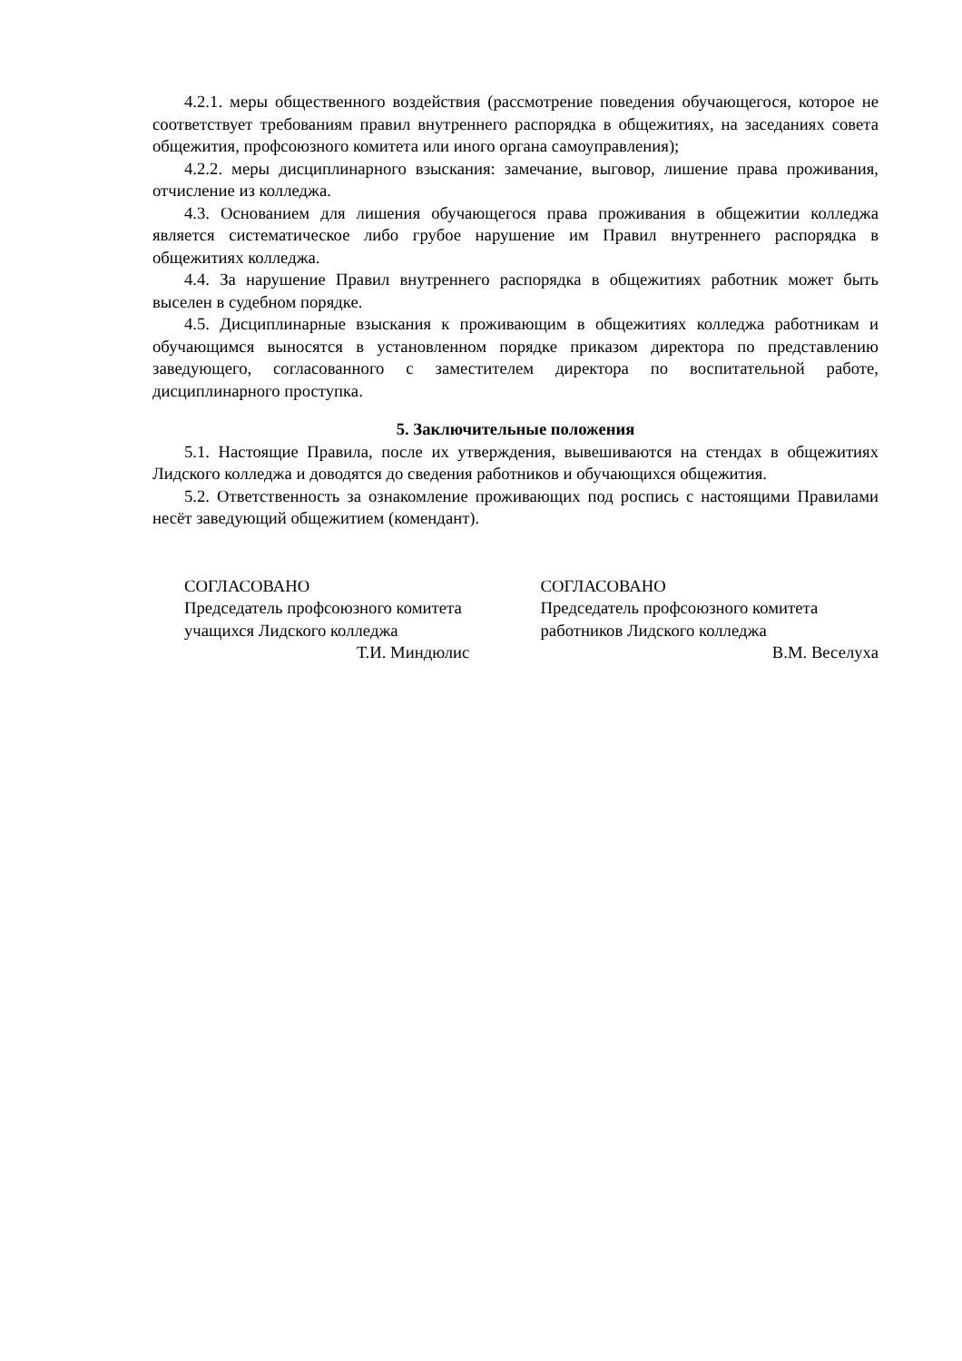4.2.1. меры общественного воздействия (рассмотрение поведения обучающегося, которое не соответствует требованиям правил внутреннего распорядка в общежитиях, на заседаниях совета общежития, профсоюзного комитета или иного органа самоуправления);
4.2.2. меры дисциплинарного взыскания: замечание, выговор, лишение права проживания, отчисление из колледжа.
4.3. Основанием для лишения обучающегося права проживания в общежитии колледжа является систематическое либо грубое нарушение им Правил внутреннего распорядка в общежитиях колледжа.
4.4. За нарушение Правил внутреннего распорядка в общежитиях работник может быть выселен в судебном порядке.
4.5. Дисциплинарные взыскания к проживающим в общежитиях колледжа работникам и обучающимся выносятся в установленном порядке приказом директора по представлению заведующего, согласованного с заместителем директора по воспитательной работе, дисциплинарного проступка.
5. Заключительные положения
5.1. Настоящие Правила, после их утверждения, вывешиваются на стендах в общежитиях Лидского колледжа и доводятся до сведения работников и обучающихся общежития.
5.2. Ответственность за ознакомление проживающих под роспись с настоящими Правилами несёт заведующий общежитием (комендант).
СОГЛАСОВАНО
Председатель профсоюзного комитета
учащихся Лидского колледжа
Т.И. Миндюлис
СОГЛАСОВАНО
Председатель профсоюзного комитета
работников Лидского колледжа
В.М. Веселуха